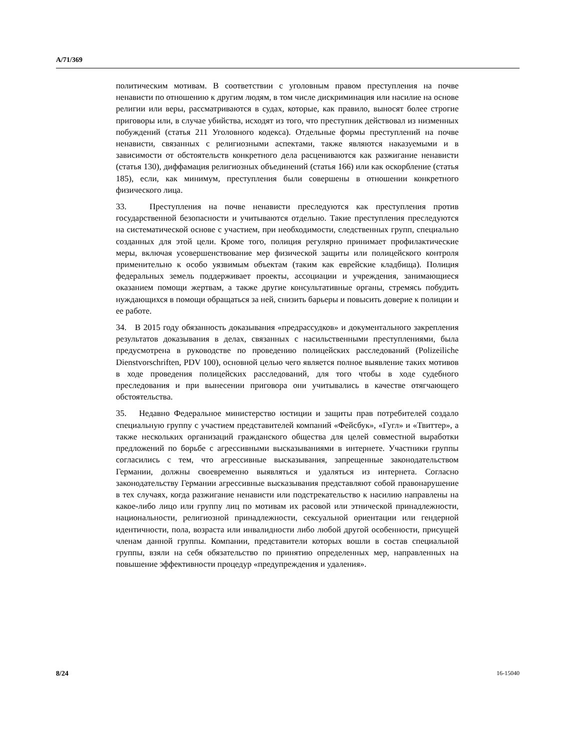A/71/369
политическим мотивам. В соответствии с уголовным правом преступления на почве ненависти по отношению к другим людям, в том числе дискриминация или насилие на основе религии или веры, рассматриваются в судах, которые, как правило, выносят более строгие приговоры или, в случае убийства, исходят из того, что преступник действовал из низменных побуждений (статья 211 Уголовного кодекса). Отдельные формы преступлений на почве ненависти, связанных с религиозными аспектами, также являются наказуемыми и в зависимости от обстоятельств конкретного дела расцениваются как разжигание ненависти (статья 130), диффамация религиозных объединений (статья 166) или как оскорбление (статья 185), если, как минимум, преступления были совершены в отношении конкретного физического лица.
33. Преступления на почве ненависти преследуются как преступления против государственной безопасности и учитываются отдельно. Такие преступления преследуются на систематической основе с участием, при необходимости, следственных групп, специально созданных для этой цели. Кроме того, полиция регулярно принимает профилактические меры, включая усовершенствование мер физической защиты или полицейского контроля применительно к особо уязвимым объектам (таким как еврейские кладбища). Полиция федеральных земель поддерживает проекты, ассоциации и учреждения, занимающиеся оказанием помощи жертвам, а также другие консультативные органы, стремясь побудить нуждающихся в помощи обращаться за ней, снизить барьеры и повысить доверие к полиции и ее работе.
34. В 2015 году обязанность доказывания «предрассудков» и документального закрепления результатов доказывания в делах, связанных с насильственными преступлениями, была предусмотрена в руководстве по проведению полицейских расследований (Polizeiliche Dienstvorschriften, PDV 100), основной целью чего является полное выявление таких мотивов в ходе проведения полицейских расследований, для того чтобы в ходе судебного преследования и при вынесении приговора они учитывались в качестве отягчающего обстоятельства.
35. Недавно Федеральное министерство юстиции и защиты прав потребителей создало специальную группу с участием представителей компаний «Фейсбук», «Гугл» и «Твиттер», а также нескольких организаций гражданского общества для целей совместной выработки предложений по борьбе с агрессивными высказываниями в интернете. Участники группы согласились с тем, что агрессивные высказывания, запрещенные законодательством Германии, должны своевременно выявляться и удаляться из интернета. Согласно законодательству Германии агрессивные высказывания представляют собой правонарушение в тех случаях, когда разжигание ненависти или подстрекательство к насилию направлены на какое-либо лицо или группу лиц по мотивам их расовой или этнической принадлежности, национальности, религиозной принадлежности, сексуальной ориентации или гендерной идентичности, пола, возраста или инвалидности либо любой другой особенности, присущей членам данной группы. Компании, представители которых вошли в состав специальной группы, взяли на себя обязательство по принятию определенных мер, направленных на повышение эффективности процедур «предупреждения и удаления».
8/24 16-15040